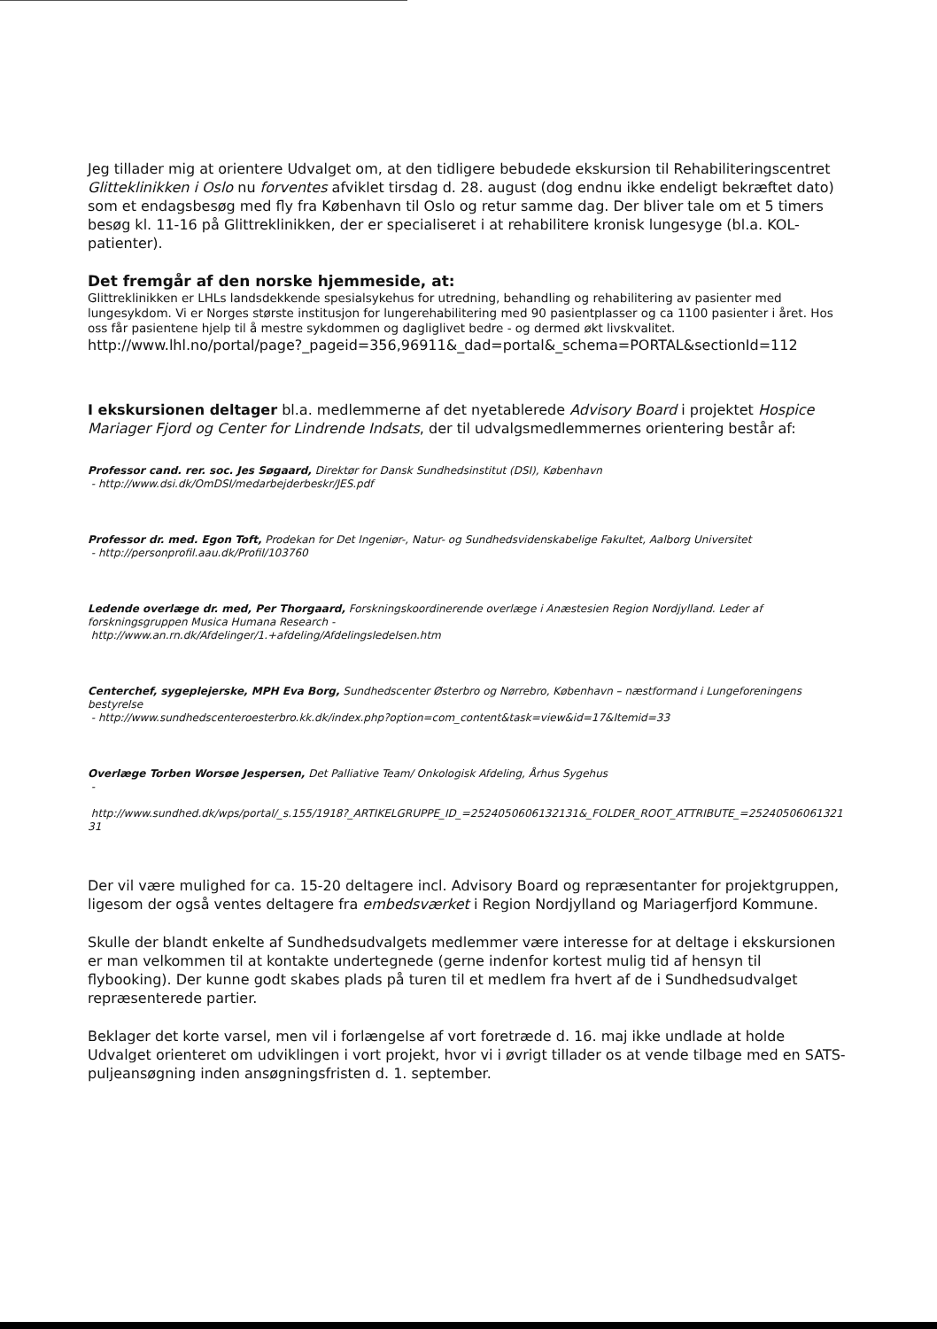Jeg tillader mig at orientere Udvalget om, at den tidligere bebudede ekskursion til Rehabiliteringscentret Glitteklinikken i Oslo nu forventes afviklet tirsdag d. 28. august (dog endnu ikke endeligt bekræftet dato) som et endagsbesøg med fly fra København til Oslo og retur samme dag. Der bliver tale om et 5 timers besøg kl. 11-16 på Glittreklinikken, der er specialiseret i at rehabilitere kronisk lungesyge (bl.a. KOL-patienter).
Det fremgår af den norske hjemmeside, at:
Glittreklinikken er LHLs landsdekkende spesialsykehus for utredning, behandling og rehabilitering av pasienter med lungesykdom. Vi er Norges største institusjon for lungerehabilitering med 90 pasientplasser og ca 1100 pasienter i året. Hos oss får pasientene hjelp til å mestre sykdommen og dagliglivet bedre - og dermed økt livskvalitet.
http://www.lhl.no/portal/page?_pageid=356,96911&_dad=portal&_schema=PORTAL&sectionId=112
I ekskursionen deltager bl.a. medlemmerne af det nyetablerede Advisory Board i projektet Hospice Mariager Fjord og Center for Lindrende Indsats, der til udvalgsmedlemmernes orientering består af:
Professor cand. rer. soc. Jes Søgaard, Direktør for Dansk Sundhedsinstitut (DSI), København
- http://www.dsi.dk/OmDSI/medarbejderbeskr/JES.pdf
Professor dr. med. Egon Toft, Prodekan for Det Ingeniør-, Natur- og Sundhedsvidenskabelige Fakultet, Aalborg Universitet
- http://personprofil.aau.dk/Profil/103760
Ledende overlæge dr. med, Per Thorgaard, Forskningskoordinerende overlæge i Anæstesien Region Nordjylland. Leder af forskningsgruppen Musica Humana Research -
http://www.an.rn.dk/Afdelinger/1.+afdeling/Afdelingsledelsen.htm
Centerchef, sygeplejerske, MPH Eva Borg, Sundhedscenter Østerbro og Nørrebro, København – næstformand i Lungeforeningens bestyrelse
- http://www.sundhedscenteroesterbro.kk.dk/index.php?option=com_content&task=view&id=17&Itemid=33
Overlæge Torben Worsøe Jespersen, Det Palliative Team/ Onkologisk Afdeling, Århus Sygehus
-
http://www.sundhed.dk/wps/portal/_s.155/1918?_ARTIKELGRUPPE_ID_=2524050606132131&_FOLDER_ROOT_ATTRIBUTE_=2524050606132131
Der vil være mulighed for ca. 15-20 deltagere incl. Advisory Board og repræsentanter for projektgruppen, ligesom der også ventes deltagere fra embedsværket i Region Nordjylland og Mariagerfjord Kommune.
Skulle der blandt enkelte af Sundhedsudvalgets medlemmer være interesse for at deltage i ekskursionen er man velkommen til at kontakte undertegnede (gerne indenfor kortest mulig tid af hensyn til flybooking). Der kunne godt skabes plads på turen til et medlem fra hvert af de i Sundhedsudvalget repræsenterede partier.
Beklager det korte varsel, men vil i forlængelse af vort foretræde d. 16. maj ikke undlade at holde Udvalget orienteret om udviklingen i vort projekt, hvor vi i øvrigt tillader os at vende tilbage med en SATS-puljeansøgning inden ansøgningsfristen d. 1. september.